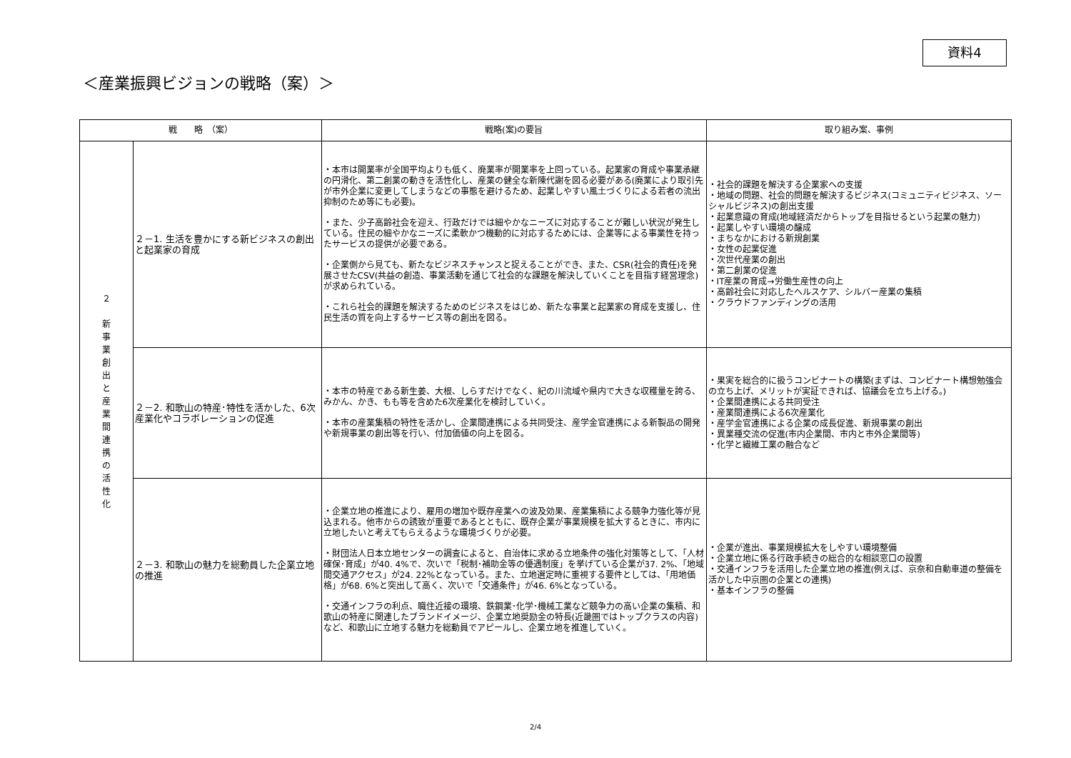資料4
＜産業振興ビジョンの戦略（案）＞
| 戦 略 （案） | | 戦略(案)の要旨 | 取り組み案、事例 |
| --- | --- | --- | --- |
| ２ 新 事 業 創 出 と 産 業 間 連 携 の 活 性 化 | ２－1. 生活を豊かにする新ビジネスの創出と起業家の育成 | ・本市は開業率が全国平均よりも低く、廃業率が開業率を上回っている。起業家の育成や事業承継の円滑化、第二創業の動きを活性化し、産業の健全な新陳代謝を図る必要がある(廃業により取引先が市外企業に変更してしまうなどの事態を避けるため、起業しやすい風土づくりによる若者の流出抑制のため等にも必要)。 ・また、少子高齢社会を迎え、行政だけでは細やかなニーズに対応することが難しい状況が発生している。住民の細やかなニーズに柔軟かつ機動的に対応するためには、企業等による事業性を持ったサービスの提供が必要である。 ・企業側から見ても、新たなビジネスチャンスと捉えることができ、また、CSR(社会的責任)を発展させたCSV(共益の創造、事業活動を通じて社会的な課題を解決していくことを目指す経営理念)が求められている。 ・これら社会的課題を解決するためのビジネスをはじめ、新たな事業と起業家の育成を支援し、住民生活の質を向上するサービス等の創出を図る。 | ・社会的課題を解決する企業家への支援 ・地域の問題、社会的問題を解決するビジネス(コミュニティビジネス、ソーシャルビジネス)の創出支援 ・起業意識の育成(地域経済だからトップを目指せるという起業の魅力) ・起業しやすい環境の醸成 ・まちなかにおける新規創業 ・女性の起業促進 ・次世代産業の創出 ・第二創業の促進 ・IT産業の育成→労働生産性の向上 ・高齢社会に対応したヘルスケア、シルバー産業の集積 ・クラウドファンディングの活用 |
| | ２－2. 和歌山の特産･特性を活かした、6次産業化やコラボレーションの促進 | ・本市の特産である新生姜、大根、しらすだけでなく、紀の川流域や県内で大きな収穫量を誇る、みかん、かき、もも等を含めた6次産業化を検討していく。 ・本市の産業集積の特性を活かし、企業間連携による共同受注、産学金官連携による新製品の開発や新規事業の創出等を行い、付加価値の向上を図る。 | ・果実を総合的に扱うコンビナートの構築(まずは、コンビナート構想勉強会の立ち上げ、メリットが実証できれば、協議会を立ち上げる。) ・企業間連携による共同受注 ・産業間連携による6次産業化 ・産学金官連携による企業の成長促進、新規事業の創出 ・異業種交流の促進(市内企業間、市内と市外企業間等) ・化学と繊維工業の融合など |
| | ２－3. 和歌山の魅力を総動員した企業立地の推進 | ・企業立地の推進により、雇用の増加や既存産業への波及効果、産業集積による競争力強化等が見込まれる。他市からの誘致が重要であるとともに、既存企業が事業規模を拡大するときに、市内に立地したいと考えてもらえるような環境づくりが必要。 ・財団法人日本立地センターの調査によると、自治体に求める立地条件の強化対策等として、「人材確保･育成」が40. 4%で、次いで「税制･補助金等の優遇制度」を挙げている企業が37. 2%、「地域間交通アクセス」が24. 22%となっている。また、立地選定時に重視する要件としては、「用地価格」が68. 6%と突出して高く、次いで「交通条件」が46. 6%となっている。 ・交通インフラの利点、職住近接の環境、鉄鋼業･化学･機械工業など競争力の高い企業の集積、和歌山の特産に関連したブランドイメージ、企業立地奨励金の特長(近畿圏ではトップクラスの内容)など、和歌山に立地する魅力を総動員でアピールし、企業立地を推進していく。 | ・企業が進出、事業規模拡大をしやすい環境整備 ・企業立地に係る行政手続きの総合的な相談窓口の設置 ・交通インフラを活用した企業立地の推進(例えば、京奈和自動車道の整備を活かした中京圏の企業との連携) ・基本インフラの整備 |
2/4